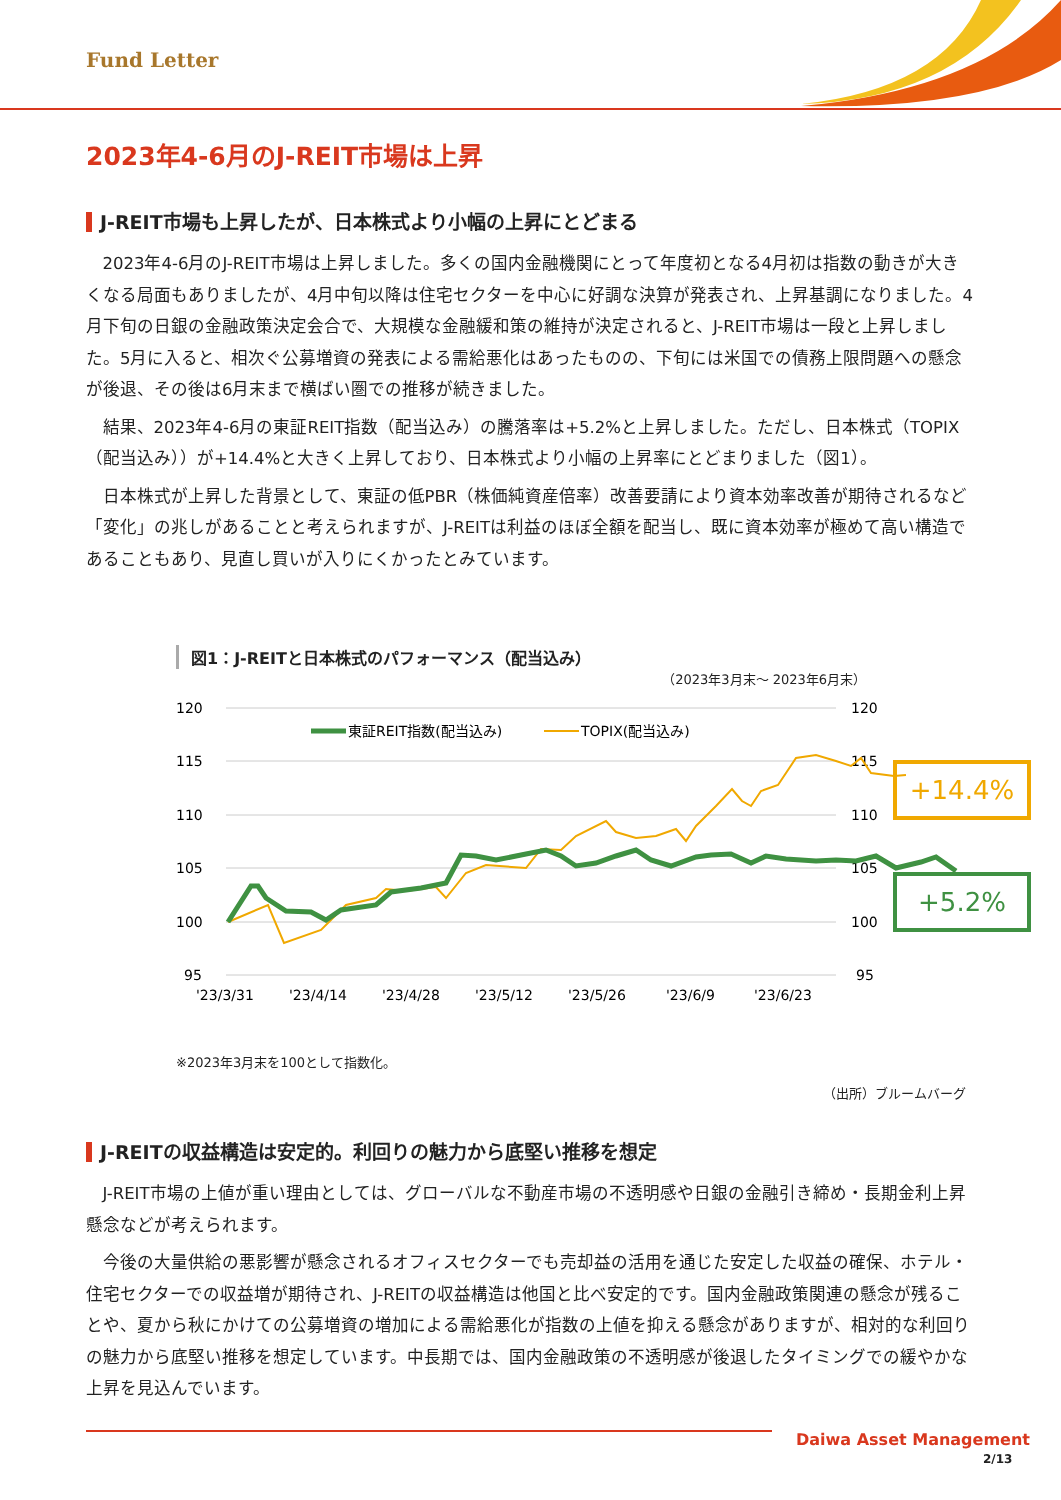Fund Letter
2023年4-6月のJ-REIT市場は上昇
J-REIT市場も上昇したが、日本株式より小幅の上昇にとどまる
2023年4-6月のJ-REIT市場は上昇しました。多くの国内金融機関にとって年度初となる4月初は指数の動きが大きくなる局面もありましたが、4月中旬以降は住宅セクターを中心に好調な決算が発表され、上昇基調になりました。4月下旬の日銀の金融政策決定会合で、大規模な金融緩和策の維持が決定されると、J-REIT市場は一段と上昇しました。5月に入ると、相次ぐ公募増資の発表による需給悪化はあったものの、下旬には米国での債務上限問題への懸念が後退、その後は6月末まで横ばい圏での推移が続きました。
結果、2023年4-6月の東証REIT指数（配当込み）の騰落率は+5.2%と上昇しました。ただし、日本株式（TOPIX（配当込み））が+14.4%と大きく上昇しており、日本株式より小幅の上昇率にとどまりました（図1）。
日本株式が上昇した背景として、東証の低PBR（株価純資産倍率）改善要請により資本効率改善が期待されるなど「変化」の兆しがあることと考えられますが、J-REITは利益のほぼ全額を配当し、既に資本効率が極めて高い構造であることもあり、見直し買いが入りにくかったとみています。
図1：J-REITと日本株式のパフォーマンス（配当込み）
（2023年3月末～ 2023年6月末）
120
115
110
105
100
95
120
115
110
105
100
95
'23/3/31
'23/4/14
'23/4/28
'23/5/12
'23/5/26
'23/6/9
'23/6/23
東証REIT指数(配当込み)
TOPIX(配当込み)
※2023年3月末を100として指数化。
（出所）ブルームバーグ
+14.4%
+5.2%
J-REITの収益構造は安定的。利回りの魅力から底堅い推移を想定
J-REIT市場の上値が重い理由としては、グローバルな不動産市場の不透明感や日銀の金融引き締め・長期金利上昇懸念などが考えられます。
今後の大量供給の悪影響が懸念されるオフィスセクターでも売却益の活用を通じた安定した収益の確保、ホテル・住宅セクターでの収益増が期待され、J-REITの収益構造は他国と比べ安定的です。国内金融政策関連の懸念が残ることや、夏から秋にかけての公募増資の増加による需給悪化が指数の上値を抑える懸念がありますが、相対的な利回りの魅力から底堅い推移を想定しています。中長期では、国内金融政策の不透明感が後退したタイミングでの緩やかな上昇を見込んでいます。
Daiwa Asset Management
2/13